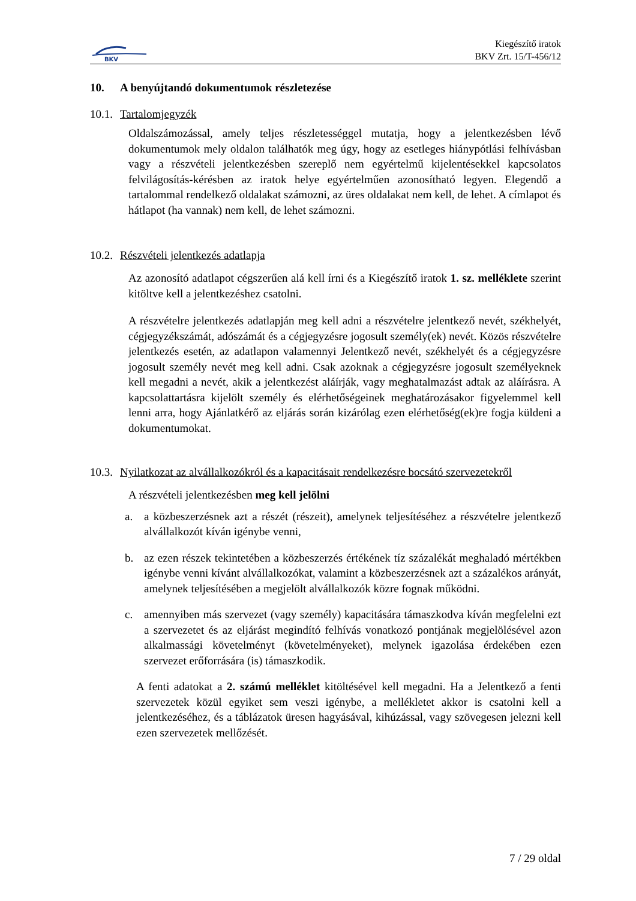BKV
Kiegészítő iratok
BKV Zrt. 15/T-456/12
10. A benyújtandó dokumentumok részletezése
10.1. Tartalomjegyzék
Oldalszámozással, amely teljes részletességgel mutatja, hogy a jelentkezésben lévő dokumentumok mely oldalon találhatók meg úgy, hogy az esetleges hiánypótlási felhívásban vagy a részvételi jelentkezésben szereplő nem egyértelmű kijelentésekkel kapcsolatos felvilágosítás-kérésben az iratok helye egyértelműen azonosítható legyen. Elegendő a tartalommal rendelkező oldalakat számozni, az üres oldalakat nem kell, de lehet. A címlapot és hátlapot (ha vannak) nem kell, de lehet számozni.
10.2. Részvételi jelentkezés adatlapja
Az azonosító adatlapot cégszerűen alá kell írni és a Kiegészítő iratok 1. sz. melléklete szerint kitöltve kell a jelentkezéshez csatolni.
A részvételre jelentkezés adatlapján meg kell adni a részvételre jelentkező nevét, székhelyét, cégjegyzékszámát, adószámát és a cégjegyzésre jogosult személy(ek) nevét. Közös részvételre jelentkezés esetén, az adatlapon valamennyi Jelentkező nevét, székhelyét és a cégjegyzésre jogosult személy nevét meg kell adni. Csak azoknak a cégjegyzésre jogosult személyeknek kell megadni a nevét, akik a jelentkezést aláírják, vagy meghatalmazást adtak az aláírásra. A kapcsolattartásra kijelölt személy és elérhetőségeinek meghatározásakor figyelemmel kell lenni arra, hogy Ajánlatkérő az eljárás során kizárólag ezen elérhetőség(ek)re fogja küldeni a dokumentumokat.
10.3. Nyilatkozat az alvállalkozókról és a kapacitásait rendelkezésre bocsátó szervezetekről
A részvételi jelentkezésben meg kell jelölni
a. a közbeszerzésnek azt a részét (részeit), amelynek teljesítéséhez a részvételre jelentkező alvállalkozót kíván igénybe venni,
b. az ezen részek tekintetében a közbeszerzés értékének tíz százalékát meghaladó mértékben igénybe venni kívánt alvállalkozókat, valamint a közbeszerzésnek azt a százalékos arányát, amelynek teljesítésében a megjelölt alvállalkozók közre fognak működni.
c. amennyiben más szervezet (vagy személy) kapacitására támaszkodva kíván megfelelni ezt a szervezetet és az eljárást megindító felhívás vonatkozó pontjának megjelölésével azon alkalmassági követelményt (követelményeket), melynek igazolása érdekében ezen szervezet erőforrására (is) támaszkodik.
A fenti adatokat a 2. számú melléklet kitöltésével kell megadni. Ha a Jelentkező a fenti szervezetek közül egyiket sem veszi igénybe, a mellékletet akkor is csatolni kell a jelentkezéséhez, és a táblázatok üresen hagyásával, kihúzással, vagy szövegesen jelezni kell ezen szervezetek mellőzését.
7 / 29 oldal